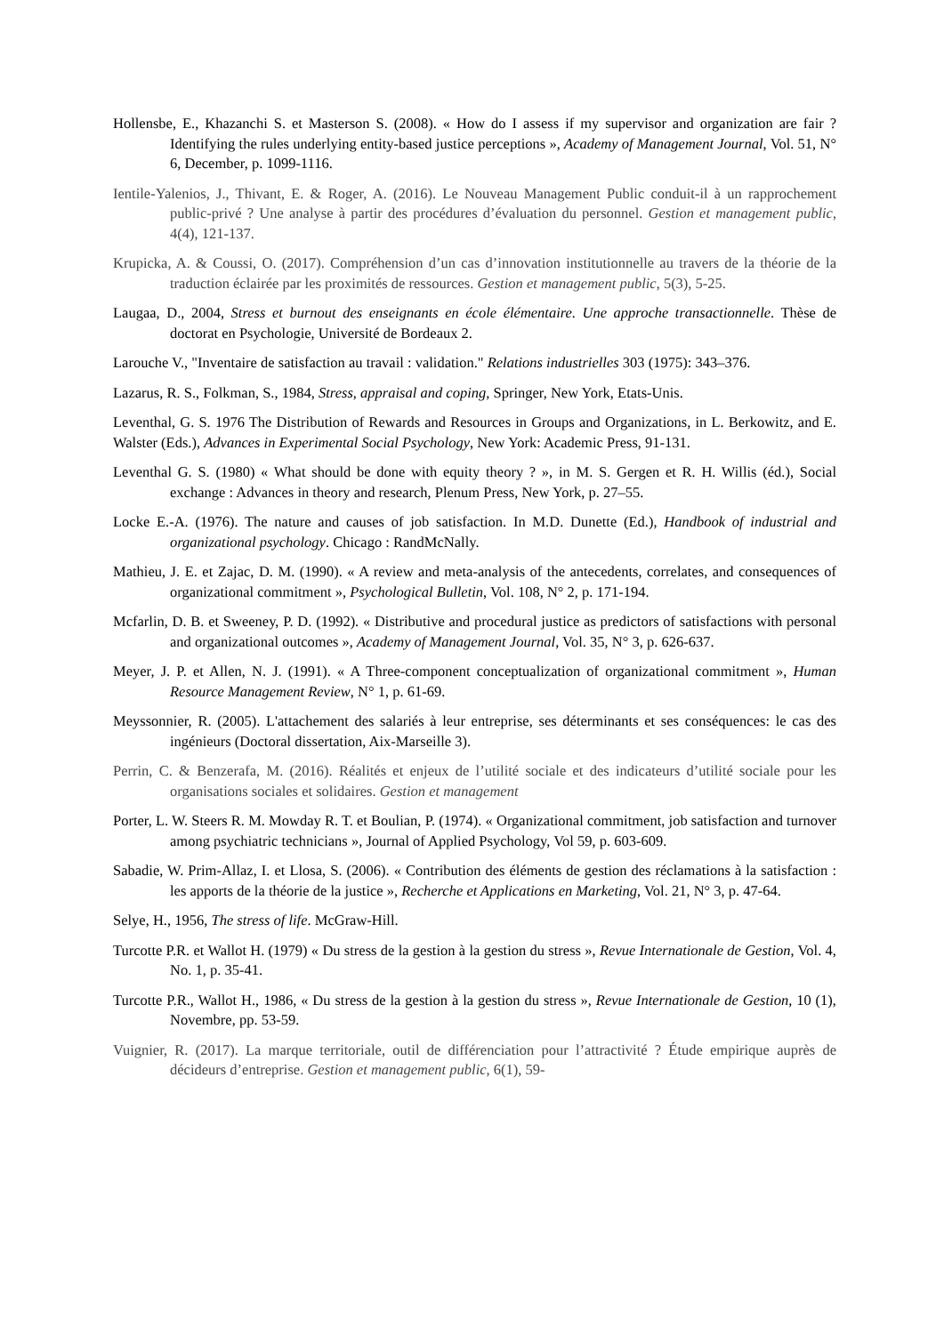Hollensbe, E., Khazanchi S. et Masterson S. (2008). « How do I assess if my supervisor and organization are fair ? Identifying the rules underlying entity-based justice perceptions », Academy of Management Journal, Vol. 51, N° 6, December, p. 1099-1116.
Ientile-Yalenios, J., Thivant, E. & Roger, A. (2016). Le Nouveau Management Public conduit-il à un rapprochement public-privé ? Une analyse à partir des procédures d’évaluation du personnel. Gestion et management public, 4(4), 121-137.
Krupicka, A. & Coussi, O. (2017). Compréhension d’un cas d’innovation institutionnelle au travers de la théorie de la traduction éclairée par les proximités de ressources. Gestion et management public, 5(3), 5-25.
Laugaa, D., 2004, Stress et burnout des enseignants en école élémentaire. Une approche transactionnelle. Thèse de doctorat en Psychologie, Université de Bordeaux 2.
Larouche V., "Inventaire de satisfaction au travail : validation." Relations industrielles 303 (1975): 343–376.
Lazarus, R. S., Folkman, S., 1984, Stress, appraisal and coping, Springer, New York, Etats-Unis.
Leventhal, G. S. 1976 The Distribution of Rewards and Resources in Groups and Organizations, in L. Berkowitz, and E. Walster (Eds.), Advances in Experimental Social Psychology, New York: Academic Press, 91-131.
Leventhal G. S. (1980) « What should be done with equity theory ? », in M. S. Gergen et R. H. Willis (éd.), Social exchange : Advances in theory and research, Plenum Press, New York, p. 27–55.
Locke E.-A. (1976). The nature and causes of job satisfaction. In M.D. Dunette (Ed.), Handbook of industrial and organizational psychology. Chicago : RandMcNally.
Mathieu, J. E. et Zajac, D. M. (1990). « A review and meta-analysis of the antecedents, correlates, and consequences of organizational commitment », Psychological Bulletin, Vol. 108, N° 2, p. 171-194.
Mcfarlin, D. B. et Sweeney, P. D. (1992). « Distributive and procedural justice as predictors of satisfactions with personal and organizational outcomes », Academy of Management Journal, Vol. 35, N° 3, p. 626-637.
Meyer, J. P. et Allen, N. J. (1991). « A Three-component conceptualization of organizational commitment », Human Resource Management Review, N° 1, p. 61-69.
Meyssonnier, R. (2005). L'attachement des salariés à leur entreprise, ses déterminants et ses conséquences: le cas des ingénieurs (Doctoral dissertation, Aix-Marseille 3).
Perrin, C. & Benzerafa, M. (2016). Réalités et enjeux de l’utilité sociale et des indicateurs d’utilité sociale pour les organisations sociales et solidaires. Gestion et management
Porter, L. W. Steers R. M. Mowday R. T. et Boulian, P. (1974). « Organizational commitment, job satisfaction and turnover among psychiatric technicians », Journal of Applied Psychology, Vol 59, p. 603-609.
Sabadie, W. Prim-Allaz, I. et Llosa, S. (2006). « Contribution des éléments de gestion des réclamations à la satisfaction : les apports de la théorie de la justice », Recherche et Applications en Marketing, Vol. 21, N° 3, p. 47-64.
Selye, H., 1956, The stress of life. McGraw-Hill.
Turcotte P.R. et Wallot H. (1979) « Du stress de la gestion à la gestion du stress », Revue Internationale de Gestion, Vol. 4, No. 1, p. 35-41.
Turcotte P.R., Wallot H., 1986, « Du stress de la gestion à la gestion du stress », Revue Internationale de Gestion, 10 (1), Novembre, pp. 53-59.
Vuignier, R. (2017). La marque territoriale, outil de différenciation pour l’attractivité ? Étude empirique auprès de décideurs d’entreprise. Gestion et management public, 6(1), 59-